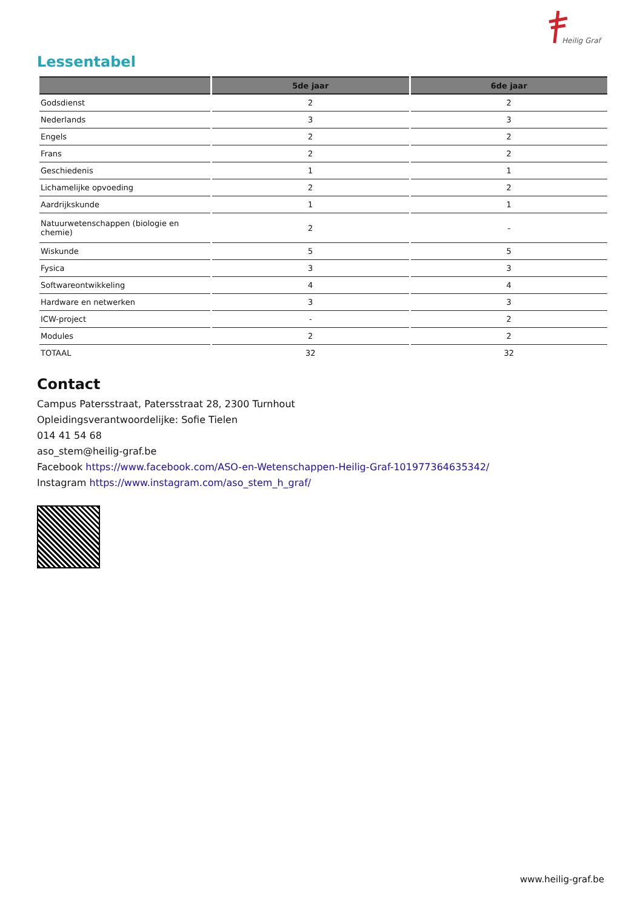Heilig Graf
Lessentabel
| | 5de jaar | 6de jaar |
| --- | --- | --- |
| Godsdienst | 2 | 2 |
| Nederlands | 3 | 3 |
| Engels | 2 | 2 |
| Frans | 2 | 2 |
| Geschiedenis | 1 | 1 |
| Lichamelijke opvoeding | 2 | 2 |
| Aardrijkskunde | 1 | 1 |
| Natuurwetenschappen (biologie en chemie) | 2 | - |
| Wiskunde | 5 | 5 |
| Fysica | 3 | 3 |
| Softwareontwikkeling | 4 | 4 |
| Hardware en netwerken | 3 | 3 |
| ICW-project | - | 2 |
| Modules | 2 | 2 |
| TOTAAL | 32 | 32 |
Contact
Campus Patersstraat, Patersstraat 28, 2300 Turnhout
Opleidingsverantwoordelijke: Sofie Tielen
014 41 54 68
aso_stem@heilig-graf.be
Facebook https://www.facebook.com/ASO-en-Wetenschappen-Heilig-Graf-101977364635342/
Instagram https://www.instagram.com/aso_stem_h_graf/
www.heilig-graf.be